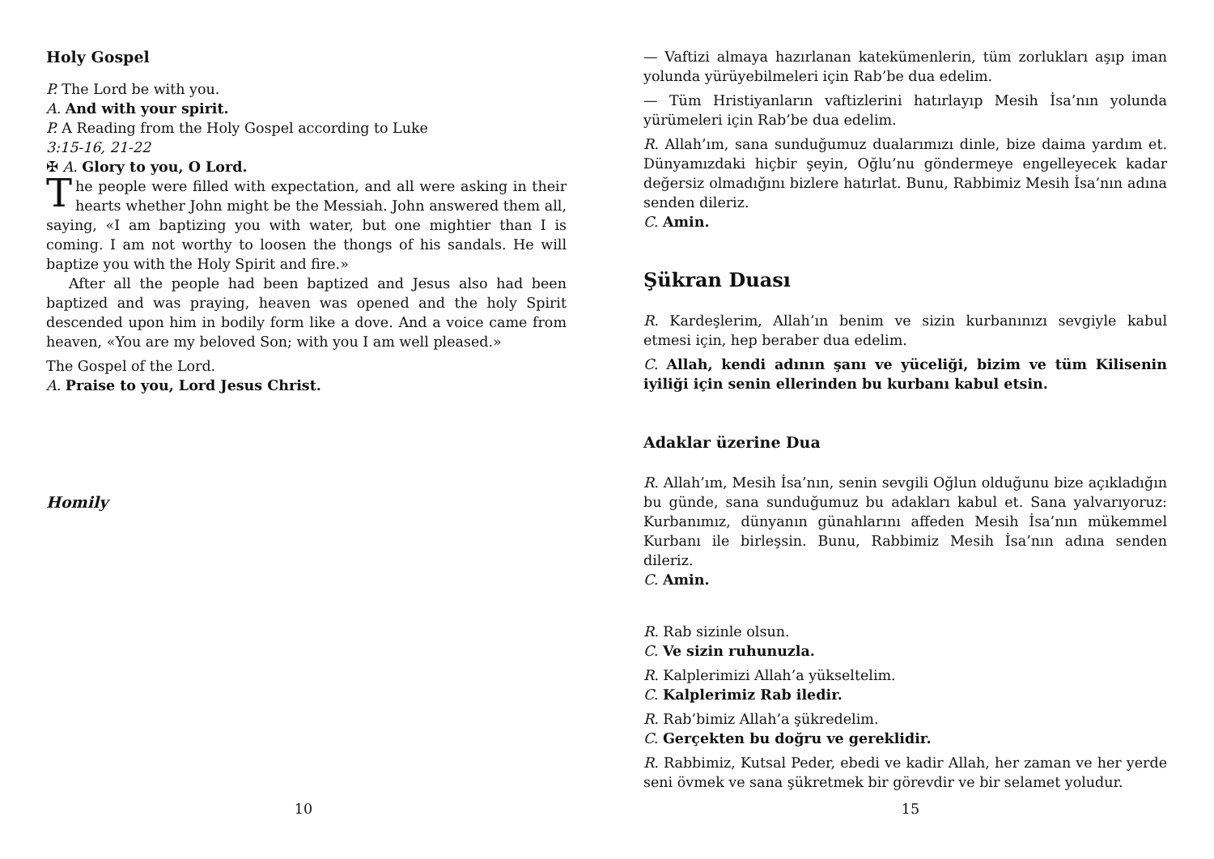Holy Gospel
P. The Lord be with you.
A. And with your spirit.
P. A Reading from the Holy Gospel according to Luke
3:15-16, 21-22
✠ A. Glory to you, O Lord.
The people were filled with expectation, and all were asking in their hearts whether John might be the Messiah. John answered them all, saying, «I am baptizing you with water, but one mightier than I is coming. I am not worthy to loosen the thongs of his sandals. He will baptize you with the Holy Spirit and fire.»
After all the people had been baptized and Jesus also had been baptized and was praying, heaven was opened and the holy Spirit descended upon him in bodily form like a dove. And a voice came from heaven, «You are my beloved Son; with you I am well pleased.»
The Gospel of the Lord.
A. Praise to you, Lord Jesus Christ.
Homily
10
— Vaftizi almaya hazırlanan katekümenlerin, tüm zorlukları aşıp iman yolunda yürüyebilmeleri için Rab’be dua edelim.
— Tüm Hristiyanların vaftizlerini hatırlayıp Mesih İsa’nın yolunda yürümeleri için Rab’be dua edelim.
R. Allah’ım, sana sunduğumuz dualarımızı dinle, bize daima yardım et. Dünyamızdaki hiçbir şeyin, Oğlu’nu göndermeye engelleyecek kadar değersiz olmadığını bizlere hatırlat. Bunu, Rabbimiz Mesih İsa’nın adına senden dileriz.
C. Amin.
Şükran Duası
R. Kardeşlerim, Allah’ın benim ve sizin kurbanınızı sevgiyle kabul etmesi için, hep beraber dua edelim.
C. Allah, kendi adının şanı ve yüceliği, bizim ve tüm Kilisenin iyiliği için senin ellerinden bu kurbanı kabul etsin.
Adaklar üzerine Dua
R. Allah’ım, Mesih İsa’nın, senin sevgili Oğlun olduğunu bize açıkladığın bu günde, sana sunduğumuz bu adakları kabul et. Sana yalvarıyoruz: Kurbanımız, dünyanın günahlarını affeden Mesih İsa’nın mükemmel Kurbanı ile birleşsin. Bunu, Rabbimiz Mesih İsa’nın adına senden dileriz.
C. Amin.
R. Rab sizinle olsun.
C. Ve sizin ruhunuzla.
R. Kalplerimizi Allah’a yükseltelim.
C. Kalplerimiz Rab iledir.
R. Rab’bimiz Allah’a şükredelim.
C. Gerçekten bu doğru ve gereklidir.
R. Rabbimiz, Kutsal Peder, ebedi ve kadir Allah, her zaman ve her yerde seni övmek ve sana şükretmek bir görevdir ve bir selamet yoludur.
15